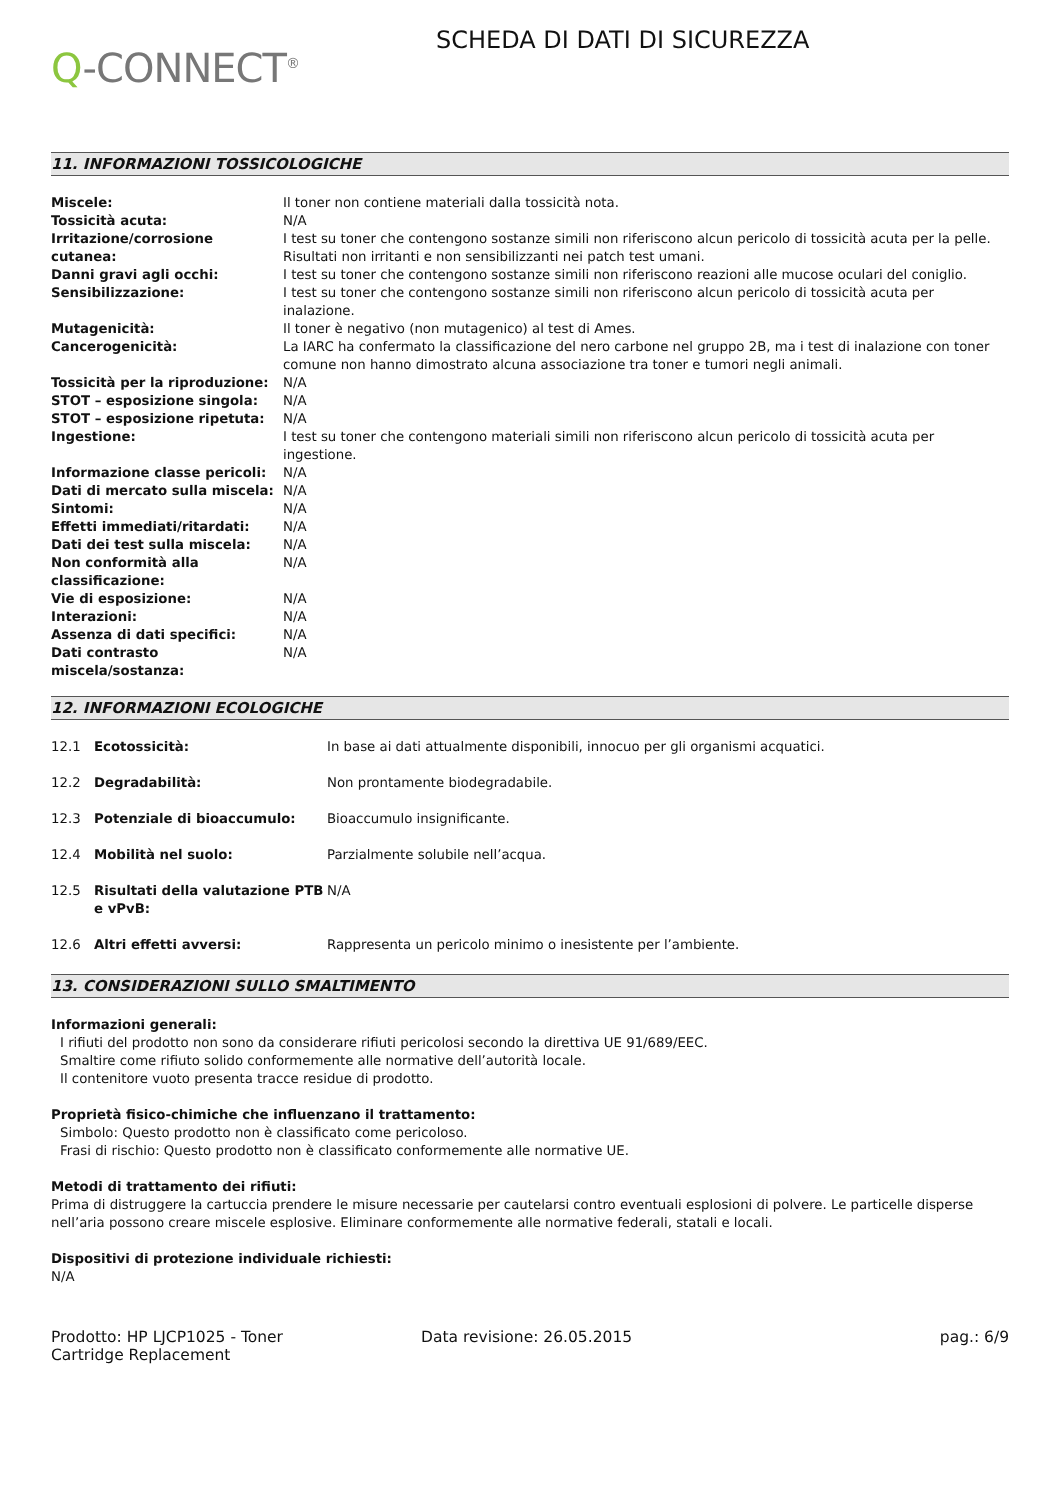Q-CONNECT<sup>®</sup>
SCHEDA DI DATI DI SICUREZZA
11. INFORMAZIONI TOSSICOLOGICHE
| Miscele: | Il toner non contiene materiali dalla tossicità nota. |
| Tossicità acuta: | N/A |
| Irritazione/corrosione cutanea: | I test su toner che contengono sostanze simili non riferiscono alcun pericolo di tossicità acuta per la pelle. Risultati non irritanti e non sensibilizzanti nei patch test umani. |
| Danni gravi agli occhi: | I test su toner che contengono sostanze simili non riferiscono reazioni alle mucose oculari del coniglio. |
| Sensibilizzazione: | I test su toner che contengono sostanze simili non riferiscono alcun pericolo di tossicità acuta per inalazione. |
| Mutagenicità: | Il toner è negativo (non mutagenico) al test di Ames. |
| Cancerogenicità: | La IARC ha confermato la classificazione del nero carbone nel gruppo 2B, ma i test di inalazione con toner comune non hanno dimostrato alcuna associazione tra toner e tumori negli animali. |
| Tossicità per la riproduzione: | N/A |
| STOT – esposizione singola: | N/A |
| STOT – esposizione ripetuta: | N/A |
| Ingestione: | I test su toner che contengono materiali simili non riferiscono alcun pericolo di tossicità acuta per ingestione. |
| Informazione classe pericoli: | N/A |
| Dati di mercato sulla miscela: | N/A |
| Sintomi: | N/A |
| Effetti immediati/ritardati: | N/A |
| Dati dei test sulla miscela: | N/A |
| Non conformità alla classificazione: | N/A |
| Vie di esposizione: | N/A |
| Interazioni: | N/A |
| Assenza di dati specifici: | N/A |
| Dati contrasto miscela/sostanza: | N/A |
12. INFORMAZIONI ECOLOGICHE
| 12.1 | Ecotossicità: | In base ai dati attualmente disponibili, innocuo per gli organismi acquatici. |
| 12.2 | Degradabilità: | Non prontamente biodegradabile. |
| 12.3 | Potenziale di bioaccumulo: | Bioaccumulo insignificante. |
| 12.4 | Mobilità nel suolo: | Parzialmente solubile nell’acqua. |
| 12.5 | Risultati della valutazione PTB e vPvB: | N/A |
| 12.6 | Altri effetti avversi: | Rappresenta un pericolo minimo o inesistente per l’ambiente. |
13. CONSIDERAZIONI SULLO SMALTIMENTO
Informazioni generali:
I rifiuti del prodotto non sono da considerare rifiuti pericolosi secondo la direttiva UE 91/689/EEC.
Smaltire come rifiuto solido conformemente alle normative dell’autorità locale.
Il contenitore vuoto presenta tracce residue di prodotto.
Proprietà fisico-chimiche che influenzano il trattamento:
Simbolo: Questo prodotto non è classificato come pericoloso.
Frasi di rischio: Questo prodotto non è classificato conformemente alle normative UE.
Metodi di trattamento dei rifiuti:
Prima di distruggere la cartuccia prendere le misure necessarie per cautelarsi contro eventuali esplosioni di polvere. Le particelle disperse nell’aria possono creare miscele esplosive. Eliminare conformemente alle normative federali, statali e locali.
Dispositivi di protezione individuale richiesti:
N/A
Prodotto: HP LJCP1025 - Toner Cartridge Replacement
Data revisione: 26.05.2015 pag.: 6/9